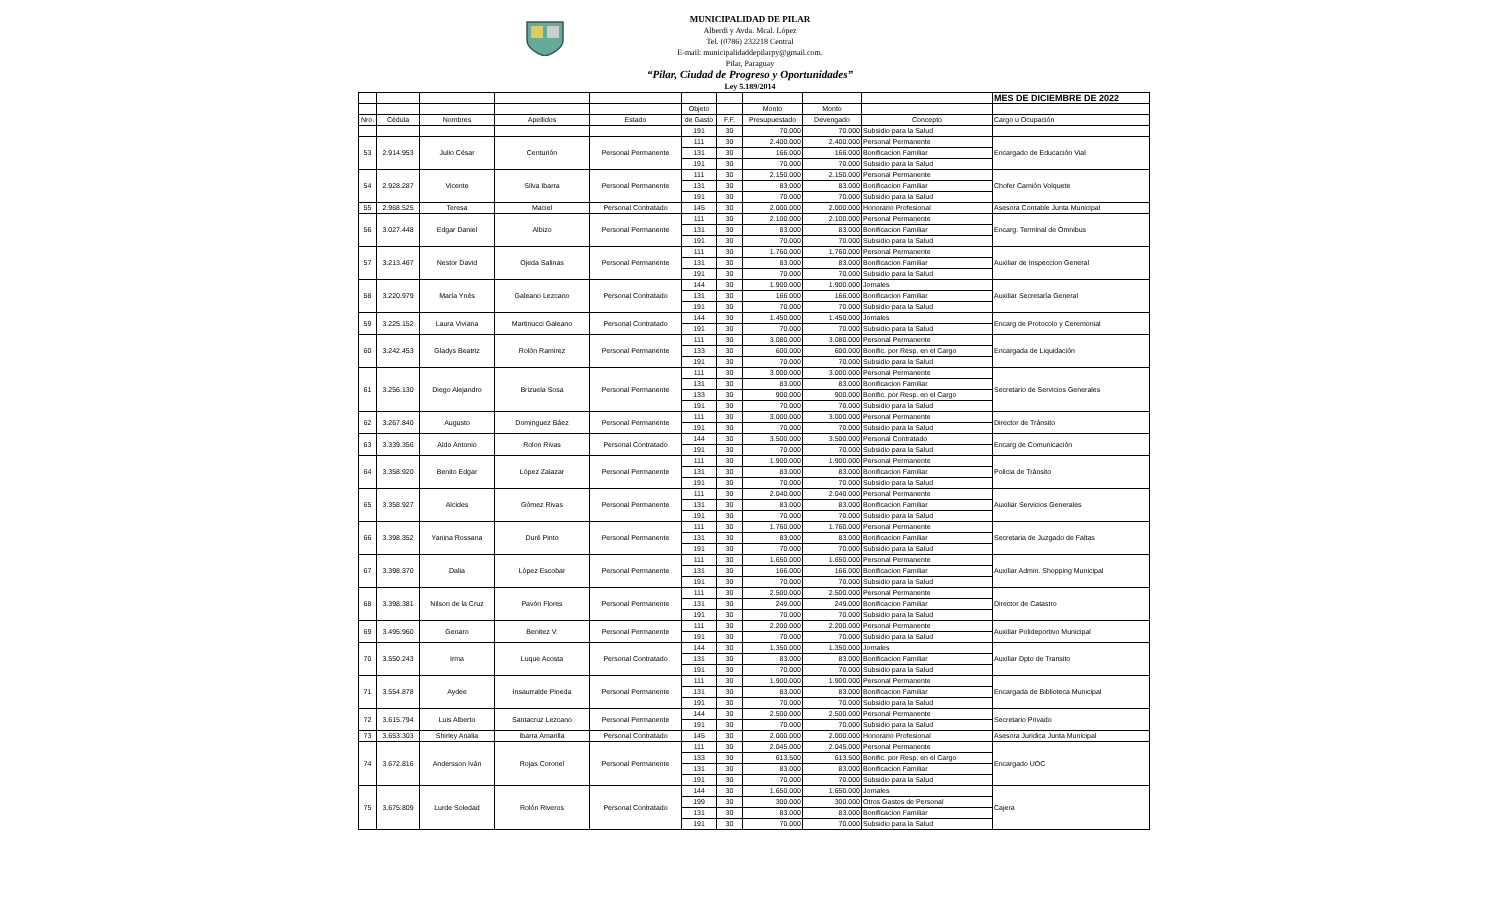MUNICIPALIDAD DE PILAR
Alberdi y Avda. Mcal. López
Tel. (0786) 232218 Central
E-mail: municipalidaddepilarpy@gmail.com.
Pilar, Paraguay
“Pilar, Ciudad de Progreso y Oportunidades”
Ley 5.189/2014
| | | | | | | | | | | MES DE DICIEMBRE DE 2022 |
| | | | | | Objeto | | Monto | Monto | | |
| Nro. | Cédula | Nombres | Apellidos | Estado | de Gasto | F.F. | Presupuestado | Devengado | Concepto | Cargo u Ocupación |
| | | | | | 191 | 30 | 70.000 | 70.000 | Subsidio para la Salud | |
| 53 | 2.914.953 | Julio César | Centurión | Personal Permanente | 111 | 30 | 2.400.000 | 2.400.000 | Personal Permanente | Encargado de Educación Vial |
| | | | | | 131 | 30 | 166.000 | 166.000 | Bonificacion Familiar | |
| | | | | | 191 | 30 | 70.000 | 70.000 | Subsidio para la Salud | |
| 54 | 2.928.287 | Vicente | Silva Ibarra | Personal Permanente | 111 | 30 | 2.150.000 | 2.150.000 | Personal Permanente | Chofer Camión Volquete |
| | | | | | 131 | 30 | 83.000 | 83.000 | Bonificacion Familiar | |
| | | | | | 191 | 30 | 70.000 | 70.000 | Subsidio para la Salud | |
| 55 | 2.968.525 | Teresa | Maciel | Personal Contratado | 145 | 30 | 2.000.000 | 2.000.000 | Honorario Profesional | Asesora Contable Junta Municipal |
| 56 | 3.027.448 | Edgar Daniel | Albizo | Personal Permanente | 111 | 30 | 2.100.000 | 2.100.000 | Personal Permanente | Encarg. Terminal de Omnibus |
| | | | | | 131 | 30 | 83.000 | 83.000 | Bonificacion Familiar | |
| | | | | | 191 | 30 | 70.000 | 70.000 | Subsidio para la Salud | |
| 57 | 3.213.467 | Nestor David | Ojeda Salinas | Personal Permanente | 111 | 30 | 1.760.000 | 1.760.000 | Personal Permanente | Auxiliar de Inspeccion General |
| | | | | | 131 | 30 | 83.000 | 83.000 | Bonificacion Familiar | |
| | | | | | 191 | 30 | 70.000 | 70.000 | Subsidio para la Salud | |
| 58 | 3.220.979 | María Ynés | Galeano Lezcano | Personal Contratado | 144 | 30 | 1.900.000 | 1.900.000 | Jornales | Auxiliar Secretaría General |
| | | | | | 131 | 30 | 166.000 | 166.000 | Bonificacion Familiar | |
| | | | | | 191 | 30 | 70.000 | 70.000 | Subsidio para la Salud | |
| 59 | 3.225.152 | Laura Viviana | Martinucci Galeano | Personal Contratado | 144 | 30 | 1.450.000 | 1.450.000 | Jornales | Encarg de Protocolo y Ceremonial |
| | | | | | 191 | 30 | 70.000 | 70.000 | Subsidio para la Salud | |
| 60 | 3.242.453 | Gladys Beatriz | Rolón Ramirez | Personal Permanente | 111 | 30 | 3.080.000 | 3.080.000 | Personal Permanente | Encargada de Liquidación |
| | | | | | 133 | 30 | 600.000 | 600.000 | Bonific. por Resp. en el Cargo | |
| | | | | | 191 | 30 | 70.000 | 70.000 | Subsidio para la Salud | |
| 61 | 3.256.130 | Diego Alejandro | Brizuela Sosa | Personal Permanente | 111 | 30 | 3.000.000 | 3.000.000 | Personal Permanente | Secretario de Servicios Generales |
| | | | | | 131 | 30 | 83.000 | 83.000 | Bonificacion Familiar | |
| | | | | | 133 | 30 | 900.000 | 900.000 | Bonific. por Resp. en el Cargo | |
| | | | | | 191 | 30 | 70.000 | 70.000 | Subsidio para la Salud | |
| 62 | 3.267.840 | Augusto | Dominguez Báez | Personal Permanente | 111 | 30 | 3.000.000 | 3.000.000 | Personal Permanente | Director de Tránsito |
| | | | | | 191 | 30 | 70.000 | 70.000 | Subsidio para la Salud | |
| 63 | 3.339.356 | Aldo Antonio | Rolon Rivas | Personal Contratado | 144 | 30 | 3.500.000 | 3.500.000 | Personal Contratado | Encarg de Comunicación |
| | | | | | 191 | 30 | 70.000 | 70.000 | Subsidio para la Salud | |
| 64 | 3.358.920 | Benito Edgar | López Zalazar | Personal Permanente | 111 | 30 | 1.900.000 | 1.900.000 | Personal Permanente | Policia de Tránsito |
| | | | | | 131 | 30 | 83.000 | 83.000 | Bonificacion Familiar | |
| | | | | | 191 | 30 | 70.000 | 70.000 | Subsidio para la Salud | |
| 65 | 3.358.927 | Alcides | Gómez Rivas | Personal Permanente | 111 | 30 | 2.040.000 | 2.040.000 | Personal Permanente | Auxiliar Servicios Generales |
| | | | | | 131 | 30 | 83.000 | 83.000 | Bonificacion Familiar | |
| | | | | | 191 | 30 | 70.000 | 70.000 | Subsidio para la Salud | |
| 66 | 3.398.352 | Yanina Rossana | Duré Pinto | Personal Permanente | 111 | 30 | 1.760.000 | 1.760.000 | Personal Permanente | Secretaria de Juzgado de Faltas |
| | | | | | 131 | 30 | 83.000 | 83.000 | Bonificacion Familiar | |
| | | | | | 191 | 30 | 70.000 | 70.000 | Subsidio para la Salud | |
| 67 | 3.398.370 | Dalia | López Escobar | Personal Permanente | 111 | 30 | 1.650.000 | 1.650.000 | Personal Permanente | Auxiliar Admin. Shopping Municipal |
| | | | | | 131 | 30 | 166.000 | 166.000 | Bonificacion Familiar | |
| | | | | | 191 | 30 | 70.000 | 70.000 | Subsidio para la Salud | |
| 68 | 3.398.381 | Nilson de la Cruz | Pavón Flores | Personal Permanente | 111 | 30 | 2.500.000 | 2.500.000 | Personal Permanente | Director de Catastro |
| | | | | | 131 | 30 | 249.000 | 249.000 | Bonificacion Familiar | |
| | | | | | 191 | 30 | 70.000 | 70.000 | Subsidio para la Salud | |
| 69 | 3.495.960 | Genaro | Benitez V. | Personal Permanente | 111 | 30 | 2.200.000 | 2.200.000 | Personal Permanente | Auxiliar Polideportivo Municipal |
| | | | | | 191 | 30 | 70.000 | 70.000 | Subsidio para la Salud | |
| 70 | 3.550.243 | Irma | Luque Acosta | Personal Contratado | 144 | 30 | 1.350.000 | 1.350.000 | Jornales | Auxiliar Dpto de Transito |
| | | | | | 131 | 30 | 83.000 | 83.000 | Bonificacion Familiar | |
| | | | | | 191 | 30 | 70.000 | 70.000 | Subsidio para la Salud | |
| 71 | 3.554.878 | Aydee | Insaurralde Pineda | Personal Permanente | 111 | 30 | 1.900.000 | 1.900.000 | Personal Permanente | Encargada de Biblioteca Municipal |
| | | | | | 131 | 30 | 83.000 | 83.000 | Bonificacion Familiar | |
| | | | | | 191 | 30 | 70.000 | 70.000 | Subsidio para la Salud | |
| 72 | 3.615.794 | Luis Alberto | Santacruz Lezcano | Personal Permanente | 144 | 30 | 2.500.000 | 2.500.000 | Personal Permanente | Secretario Privado |
| | | | | | 191 | 30 | 70.000 | 70.000 | Subsidio para la Salud | |
| 73 | 3.653.303 | Shirley Analia | Ibarra Amarilla | Personal Contratado | 145 | 30 | 2.000.000 | 2.000.000 | Honorario Profesional | Asesora Juridica Junta Municipal |
| 74 | 3.672.816 | Andersson Iván | Rojas Coronel | Personal Permanente | 111 | 30 | 2.045.000 | 2.045.000 | Personal Permanente | Encargado UOC |
| | | | | | 133 | 30 | 613.500 | 613.500 | Bonific. por Resp. en el Cargo | |
| | | | | | 131 | 30 | 83.000 | 83.000 | Bonificacion Familiar | |
| | | | | | 191 | 30 | 70.000 | 70.000 | Subsidio para la Salud | |
| 75 | 3.675.809 | Lurde Soledad | Rolón Riveros | Personal Contratado | 144 | 30 | 1.650.000 | 1.650.000 | Jornales | Cajera |
| | | | | | 199 | 30 | 300.000 | 300.000 | Otros Gastos de Personal | |
| | | | | | 131 | 30 | 83.000 | 83.000 | Bonificacion Familiar | |
| | | | | | 191 | 30 | 70.000 | 70.000 | Subsidio para la Salud | |